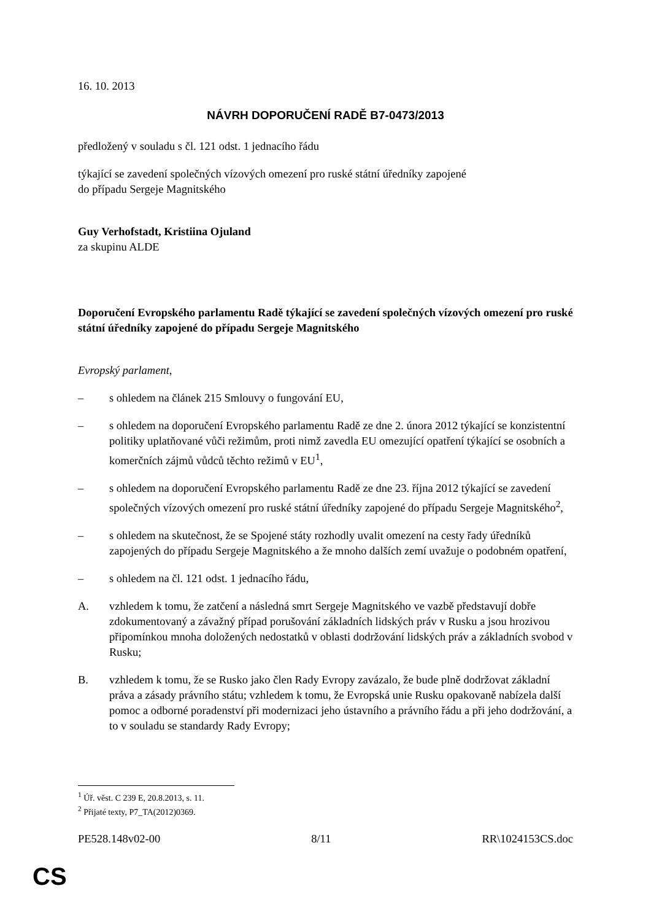16. 10. 2013
NÁVRH DOPORUČENÍ RADĚ B7-0473/2013
předložený v souladu s čl. 121 odst. 1 jednacího řádu
týkající se zavedení společných vízových omezení pro ruské státní úředníky zapojené
do případu Sergeje Magnitského
Guy Verhofstadt, Kristiina Ojuland
za skupinu ALDE
Doporučení Evropského parlamentu Radě týkající se zavedení společných vízových omezení pro ruské státní úředníky zapojené do případu Sergeje Magnitského
Evropský parlament,
– s ohledem na článek 215 Smlouvy o fungování EU,
– s ohledem na doporučení Evropského parlamentu Radě ze dne 2. února 2012 týkající se konzistentní politiky uplatňované vůči režimům, proti nimž zavedla EU omezující opatření týkající se osobních a komerčních zájmů vůdců těchto režimů v EU<sup>1</sup>,
– s ohledem na doporučení Evropského parlamentu Radě ze dne 23. října 2012 týkající se zavedení společných vízových omezení pro ruské státní úředníky zapojené do případu Sergeje Magnitského<sup>2</sup>,
– s ohledem na skutečnost, že se Spojené státy rozhodly uvalit omezení na cesty řady úředníků zapojených do případu Sergeje Magnitského a že mnoho dalších zemí uvažuje o podobném opatření,
– s ohledem na čl. 121 odst. 1 jednacího řádu,
A. vzhledem k tomu, že zatčení a následná smrt Sergeje Magnitského ve vazbě představují dobře zdokumentovaný a závažný případ porušování základních lidských práv v Rusku a jsou hrozivou připomínkou mnoha doložených nedostatků v oblasti dodržování lidských práv a základních svobod v Rusku;
B. vzhledem k tomu, že se Rusko jako člen Rady Evropy zavázalo, že bude plně dodržovat základní práva a zásady právního státu; vzhledem k tomu, že Evropská unie Rusku opakovaně nabízela další pomoc a odborné poradenství při modernizaci jeho ústavního a právního řádu a při jeho dodržování, a to v souladu se standardy Rady Evropy;
<sup>1</sup> Úř. věst. C 239 E, 20.8.2013, s. 11.
<sup>2</sup> Přijaté texty, P7_TA(2012)0369.
PE528.148v02-00 8/11 RR\1024153CS.doc
CS